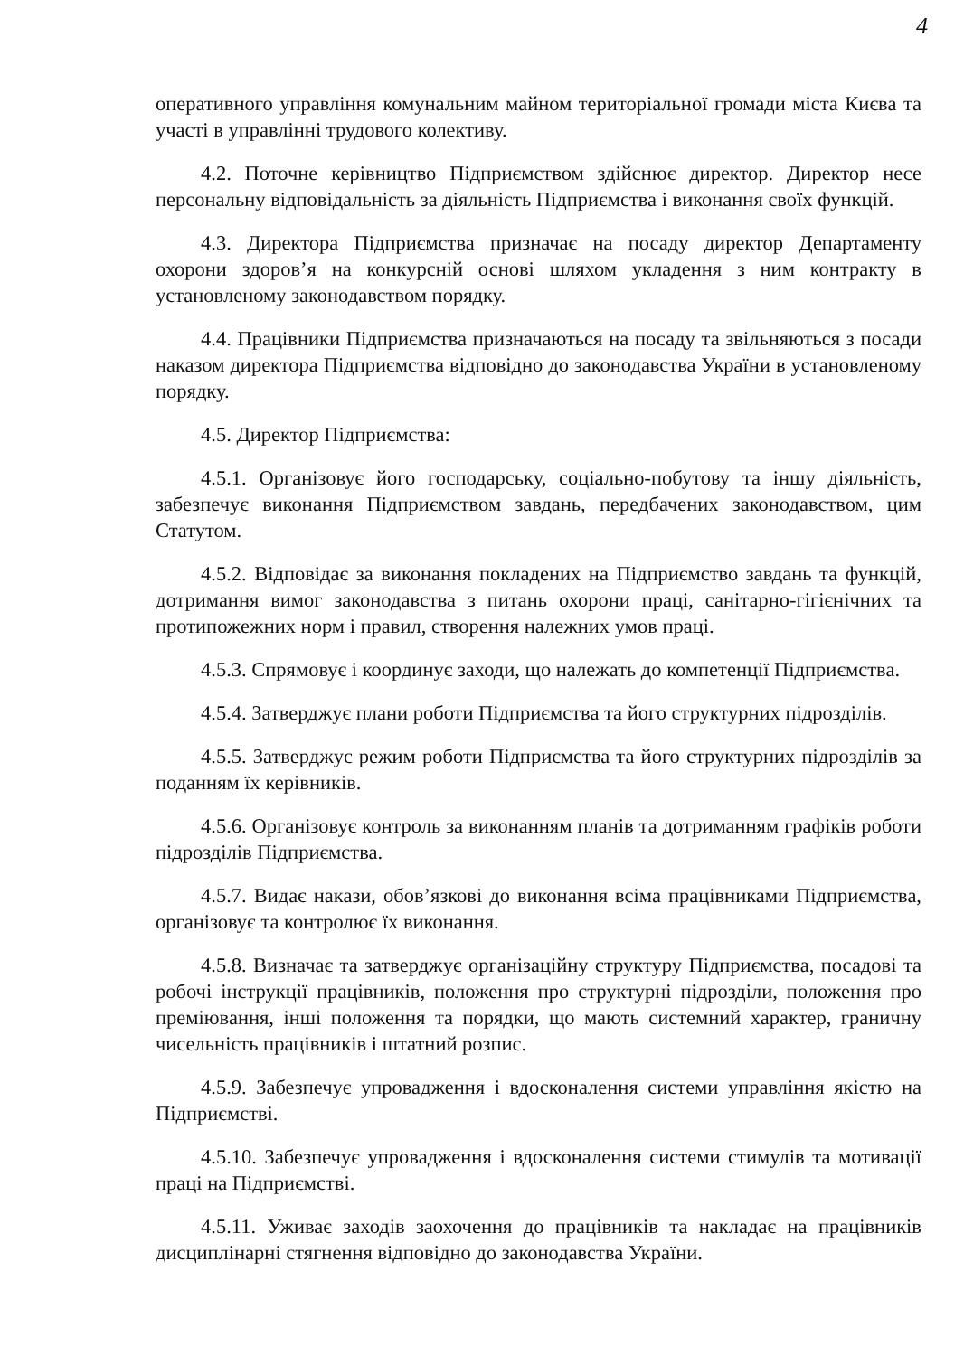4
оперативного управління комунальним майном територіальної громади міста Києва та участі в управлінні трудового колективу.
4.2. Поточне керівництво Підприємством здійснює директор. Директор несе персональну відповідальність за діяльність Підприємства і виконання своїх функцій.
4.3. Директора Підприємства призначає на посаду директор Департаменту охорони здоров’я на конкурсній основі шляхом укладення з ним контракту в установленому законодавством порядку.
4.4. Працівники Підприємства призначаються на посаду та звільняються з посади наказом директора Підприємства відповідно до законодавства України в установленому порядку.
4.5. Директор Підприємства:
4.5.1. Організовує його господарську, соціально-побутову та іншу діяльність, забезпечує виконання Підприємством завдань, передбачених законодавством, цим Статутом.
4.5.2. Відповідає за виконання покладених на Підприємство завдань та функцій, дотримання вимог законодавства з питань охорони праці, санітарно-гігієнічних та протипожежних норм і правил, створення належних умов праці.
4.5.3. Спрямовує і координує заходи, що належать до компетенції Підприємства.
4.5.4. Затверджує плани роботи Підприємства та його структурних підрозділів.
4.5.5. Затверджує режим роботи Підприємства та його структурних підрозділів за поданням їх керівників.
4.5.6. Організовує контроль за виконанням планів та дотриманням графіків роботи підрозділів Підприємства.
4.5.7. Видає накази, обов’язкові до виконання всіма працівниками Підприємства, організовує та контролює їх виконання.
4.5.8. Визначає та затверджує організаційну структуру Підприємства, посадові та робочі інструкції працівників, положення про структурні підрозділи, положення про преміювання, інші положення та порядки, що мають системний характер, граничну чисельність працівників і штатний розпис.
4.5.9. Забезпечує упровадження і вдосконалення системи управління якістю на Підприємстві.
4.5.10. Забезпечує упровадження і вдосконалення системи стимулів та мотивації праці на Підприємстві.
4.5.11. Уживає заходів заохочення до працівників та накладає на працівників дисциплінарні стягнення відповідно до законодавства України.